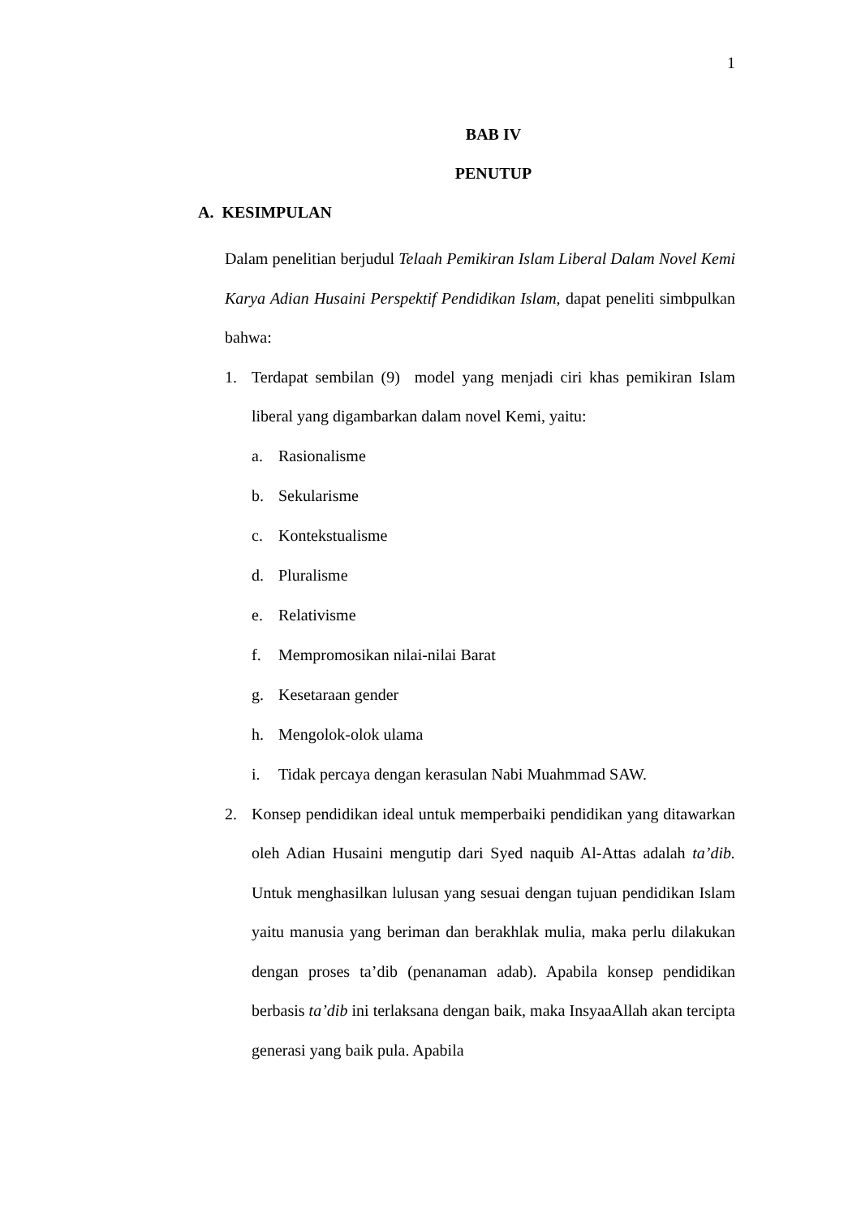1
BAB IV
PENUTUP
A. KESIMPULAN
Dalam penelitian berjudul Telaah Pemikiran Islam Liberal Dalam Novel Kemi Karya Adian Husaini Perspektif Pendidikan Islam, dapat peneliti simbpulkan bahwa:
1. Terdapat sembilan (9) model yang menjadi ciri khas pemikiran Islam liberal yang digambarkan dalam novel Kemi, yaitu:
a. Rasionalisme
b. Sekularisme
c. Kontekstualisme
d. Pluralisme
e. Relativisme
f. Mempromosikan nilai-nilai Barat
g. Kesetaraan gender
h. Mengolok-olok ulama
i. Tidak percaya dengan kerasulan Nabi Muahmmad SAW.
2. Konsep pendidikan ideal untuk memperbaiki pendidikan yang ditawarkan oleh Adian Husaini mengutip dari Syed naquib Al-Attas adalah ta’dib. Untuk menghasilkan lulusan yang sesuai dengan tujuan pendidikan Islam yaitu manusia yang beriman dan berakhlak mulia, maka perlu dilakukan dengan proses ta’dib (penanaman adab). Apabila konsep pendidikan berbasis ta’dib ini terlaksana dengan baik, maka InsyaaAllah akan tercipta generasi yang baik pula. Apabila